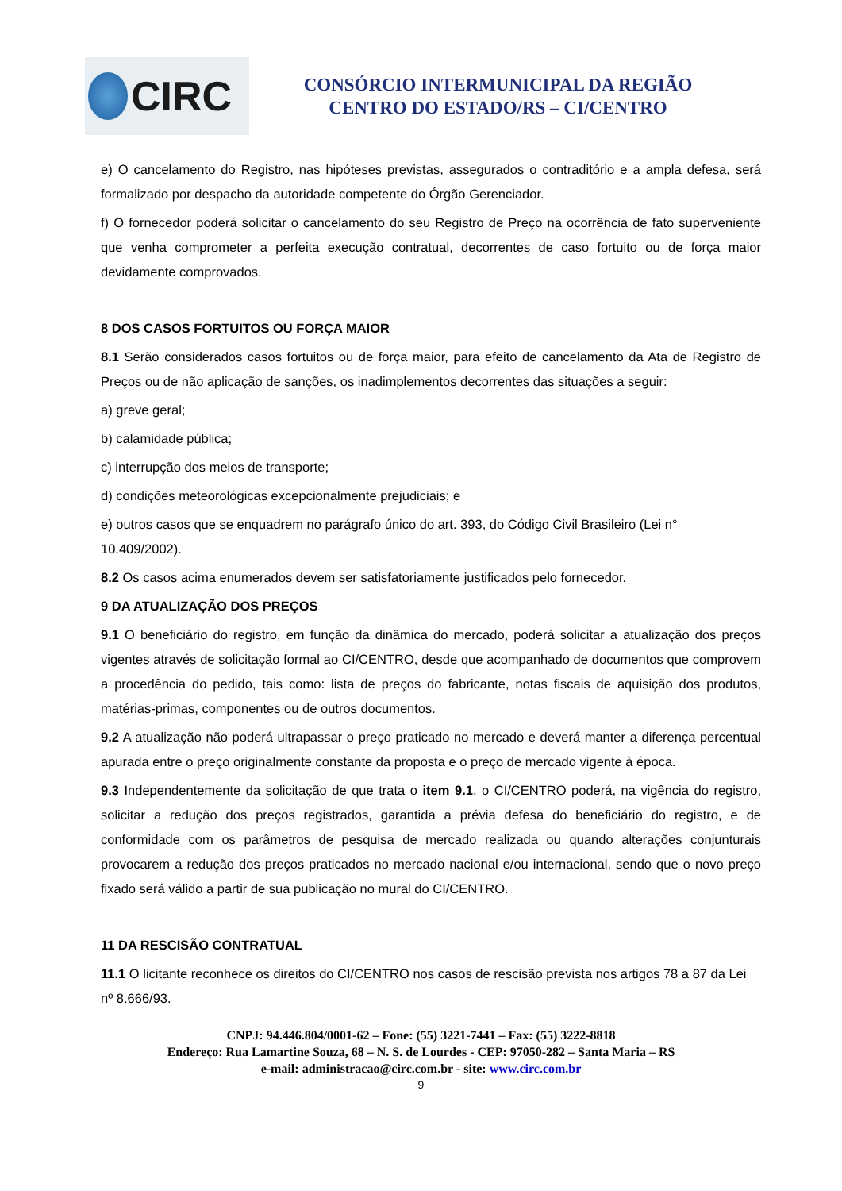CIRC
CONSÓRCIO INTERMUNICIPAL DA REGIÃO
CENTRO DO ESTADO/RS – CI/CENTRO
e) O cancelamento do Registro, nas hipóteses previstas, assegurados o contraditório e a ampla defesa, será formalizado por despacho da autoridade competente do Órgão Gerenciador.
f) O fornecedor poderá solicitar o cancelamento do seu Registro de Preço na ocorrência de fato superveniente que venha comprometer a perfeita execução contratual, decorrentes de caso fortuito ou de força maior devidamente comprovados.
8 DOS CASOS FORTUITOS OU FORÇA MAIOR
8.1 Serão considerados casos fortuitos ou de força maior, para efeito de cancelamento da Ata de Registro de Preços ou de não aplicação de sanções, os inadimplementos decorrentes das situações a seguir:
a) greve geral;
b) calamidade pública;
c) interrupção dos meios de transporte;
d) condições meteorológicas excepcionalmente prejudiciais; e
e) outros casos que se enquadrem no parágrafo único do art. 393, do Código Civil Brasileiro (Lei n° 10.409/2002).
8.2 Os casos acima enumerados devem ser satisfatoriamente justificados pelo fornecedor.
9 DA ATUALIZAÇÃO DOS PREÇOS
9.1 O beneficiário do registro, em função da dinâmica do mercado, poderá solicitar a atualização dos preços vigentes através de solicitação formal ao CI/CENTRO, desde que acompanhado de documentos que comprovem a procedência do pedido, tais como: lista de preços do fabricante, notas fiscais de aquisição dos produtos, matérias-primas, componentes ou de outros documentos.
9.2 A atualização não poderá ultrapassar o preço praticado no mercado e deverá manter a diferença percentual apurada entre o preço originalmente constante da proposta e o preço de mercado vigente à época.
9.3 Independentemente da solicitação de que trata o item 9.1, o CI/CENTRO poderá, na vigência do registro, solicitar a redução dos preços registrados, garantida a prévia defesa do beneficiário do registro, e de conformidade com os parâmetros de pesquisa de mercado realizada ou quando alterações conjunturais provocarem a redução dos preços praticados no mercado nacional e/ou internacional, sendo que o novo preço fixado será válido a partir de sua publicação no mural do CI/CENTRO.
11 DA RESCISÃO CONTRATUAL
11.1 O licitante reconhece os direitos do CI/CENTRO nos casos de rescisão prevista nos artigos 78 a 87 da Lei nº 8.666/93.
CNPJ: 94.446.804/0001-62 – Fone: (55) 3221-7441 – Fax: (55) 3222-8818
Endereço: Rua Lamartine Souza, 68 – N. S. de Lourdes - CEP: 97050-282 – Santa Maria – RS
e-mail: administracao@circ.com.br - site: www.circ.com.br
9